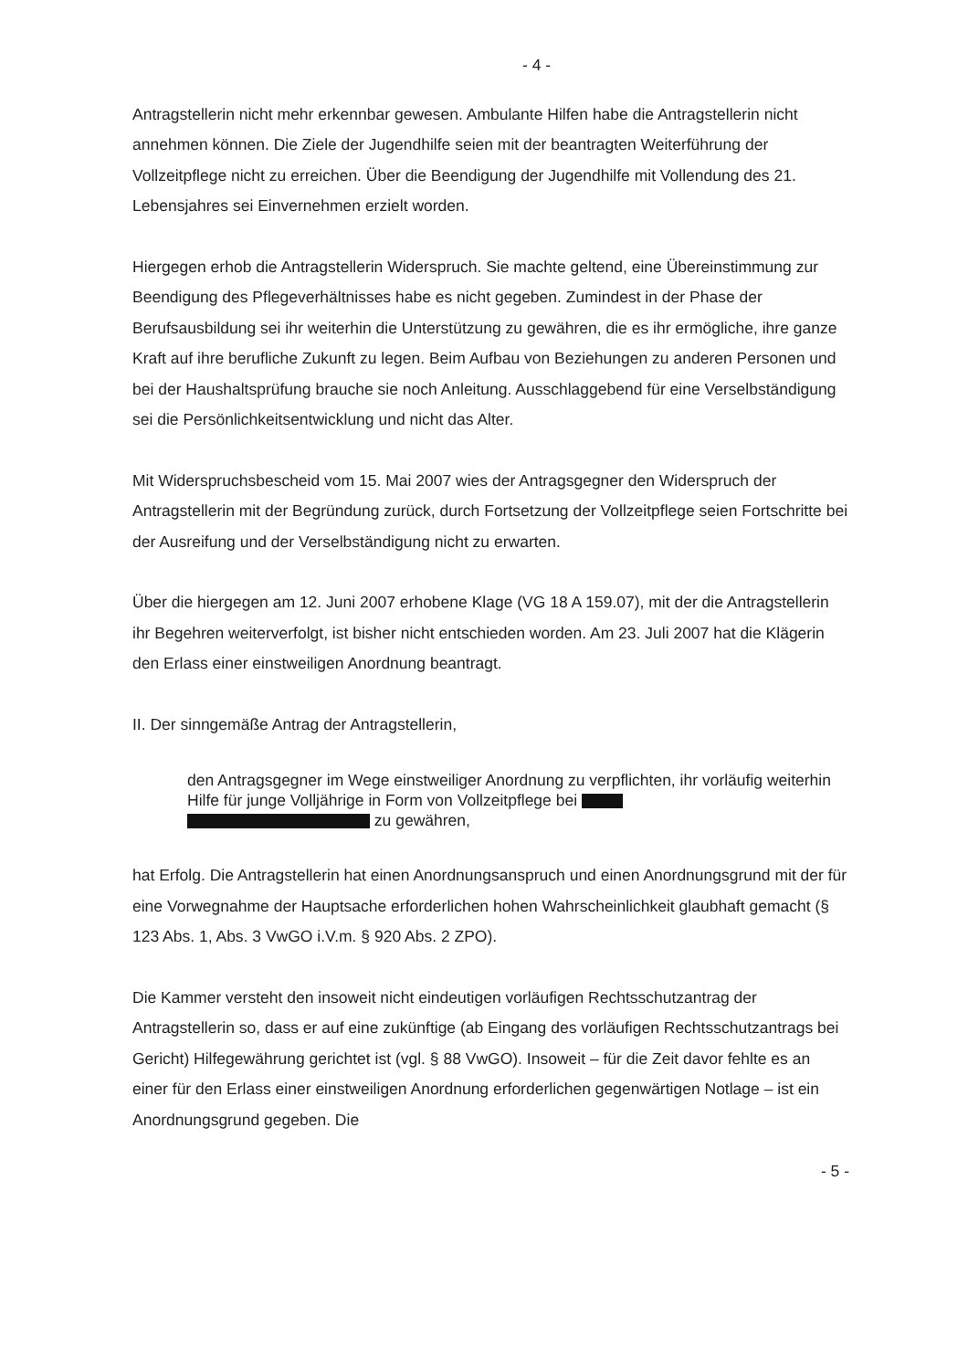- 4 -
Antragstellerin nicht mehr erkennbar gewesen. Ambulante Hilfen habe die Antragstellerin nicht annehmen können. Die Ziele der Jugendhilfe seien mit der beantragten Weiterführung der Vollzeitpflege nicht zu erreichen. Über die Beendigung der Jugendhilfe mit Vollendung des 21. Lebensjahres sei Einvernehmen erzielt worden.
Hiergegen erhob die Antragstellerin Widerspruch. Sie machte geltend, eine Übereinstimmung zur Beendigung des Pflegeverhältnisses habe es nicht gegeben. Zumindest in der Phase der Berufsausbildung sei ihr weiterhin die Unterstützung zu gewähren, die es ihr ermögliche, ihre ganze Kraft auf ihre berufliche Zukunft zu legen. Beim Aufbau von Beziehungen zu anderen Personen und bei der Haushaltsprüfung brauche sie noch Anleitung. Ausschlaggebend für eine Verselbständigung sei die Persönlichkeitsentwicklung und nicht das Alter.
Mit Widerspruchsbescheid vom 15. Mai 2007 wies der Antragsgegner den Widerspruch der Antragstellerin mit der Begründung zurück, durch Fortsetzung der Vollzeitpflege seien Fortschritte bei der Ausreifung und der Verselbständigung nicht zu erwarten.
Über die hiergegen am 12. Juni 2007 erhobene Klage (VG 18 A 159.07), mit der die Antragstellerin ihr Begehren weiterverfolgt, ist bisher nicht entschieden worden. Am 23. Juli 2007 hat die Klägerin den Erlass einer einstweiligen Anordnung beantragt.
II. Der sinngemäße Antrag der Antragstellerin,
den Antragsgegner im Wege einstweiliger Anordnung zu verpflichten, ihr vorläufig weiterhin Hilfe für junge Volljährige in Form von Vollzeitpflege bei
zu gewähren,
hat Erfolg. Die Antragstellerin hat einen Anordnungsanspruch und einen Anordnungsgrund mit der für eine Vorwegnahme der Hauptsache erforderlichen hohen Wahrscheinlichkeit glaubhaft gemacht (§ 123 Abs. 1, Abs. 3 VwGO i.V.m. § 920 Abs. 2 ZPO).
Die Kammer versteht den insoweit nicht eindeutigen vorläufigen Rechtsschutzantrag der Antragstellerin so, dass er auf eine zukünftige (ab Eingang des vorläufigen Rechtsschutzantrags bei Gericht) Hilfegewährung gerichtet ist (vgl. § 88 VwGO). Insoweit – für die Zeit davor fehlte es an einer für den Erlass einer einstweiligen Anordnung erforderlichen gegenwärtigen Notlage – ist ein Anordnungsgrund gegeben. Die
- 5 -